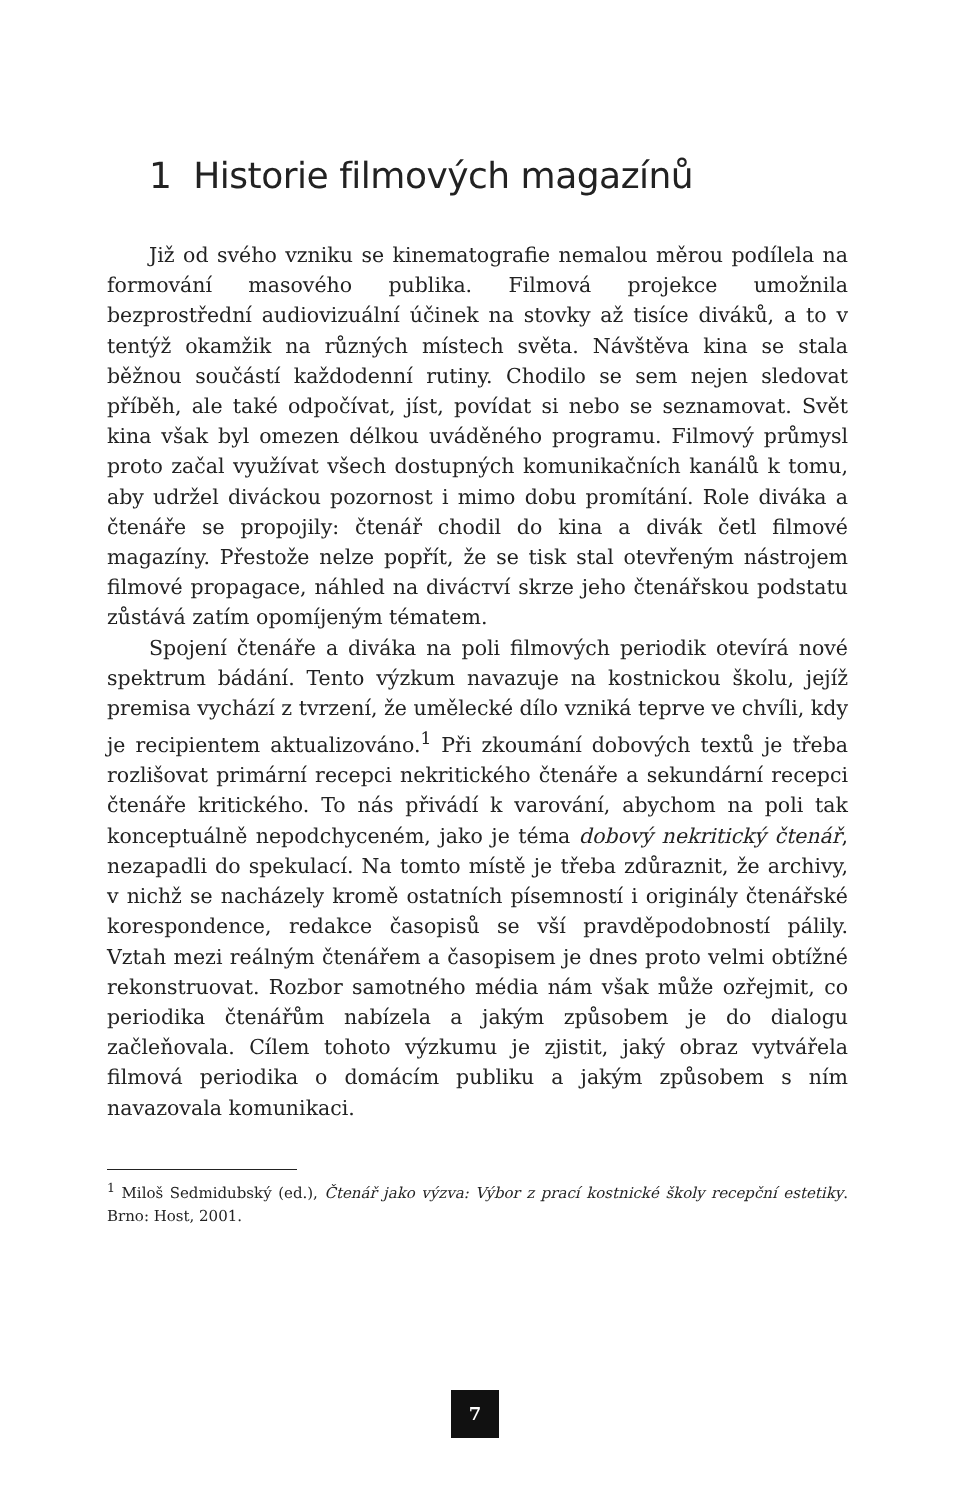1 Historie filmových magazínů
Již od svého vzniku se kinematografie nemalou měrou podílela na formování masového publika. Filmová projekce umožnila bezprostřední audiovizuální účinek na stovky až tisíce diváků, a to v tentýž okamžik na různých místech světa. Návštěva kina se stala běžnou součástí každodenní rutiny. Chodilo se sem nejen sledovat příběh, ale také odpočívat, jíst, povídat si nebo se seznamovat. Svět kina však byl omezen délkou uváděného programu. Filmový průmysl proto začal využívat všech dostupných komunikačních kanálů k tomu, aby udržel diváckou pozornost i mimo dobu promítání. Role diváka a čtenáře se propojily: čtenář chodil do kina a divák četl filmové magazíny. Přestože nelze popřít, že se tisk stal otevřeným nástrojem filmové propagace, náhled na divácтví skrze jeho čtenářskou podstatu zůstává zatím opomíjeným tématem.
Spojení čtenáře a diváka na poli filmových periodik otevírá nové spektrum bádání. Tento výzkum navazuje na kostnickou školu, jejíž premisa vychází z tvrzení, že umělecké dílo vzniká teprve ve chvíli, kdy je recipientem aktualizováno.<sup>1</sup> Při zkoumání dobových textů je třeba rozlišovat primární recepci nekritického čtenáře a sekundární recepci čtenáře kritického. To nás přivádí k varování, abychom na poli tak konceptuálně nepodchyceném, jako je téma dobový nekritický čtenář, nezapadli do spekulací. Na tomto místě je třeba zdůraznit, že archivy, v nichž se nacházely kromě ostatních písemností i originály čtenářské korespondence, redakce časopisů se vší pravděpodobností pálily. Vztah mezi reálným čtenářem a časopisem je dnes proto velmi obtížné rekonstruovat. Rozbor samotného média nám však může ozřejmit, co periodika čtenářům nabízela a jakým způsobem je do dialogu začleňovala. Cílem tohoto výzkumu je zjistit, jaký obraz vytvářela filmová periodika o domácím publiku a jakým způsobem s ním navazovala komunikaci.
<sup>1</sup> Miloš Sedmidubský (ed.), Čtenář jako výzva: Výbor z prací kostnické školy recepční estetiky. Brno: Host, 2001.
7